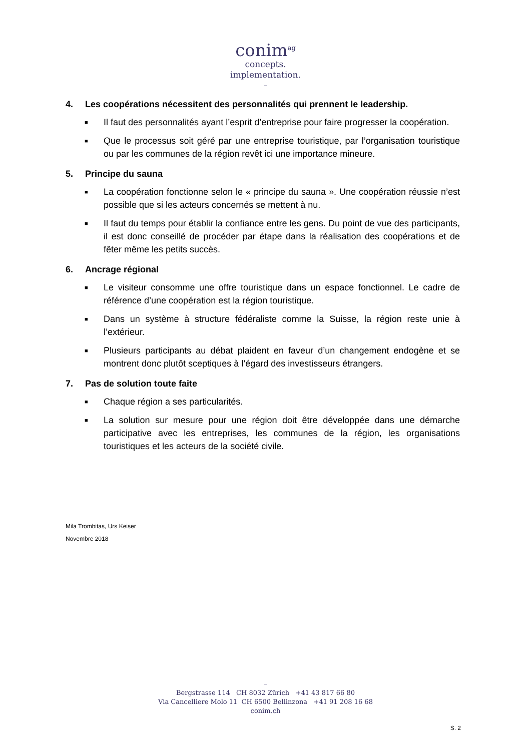conim<sup>ag</sup>
concepts.
implementation.
–
4. Les coopérations nécessitent des personnalités qui prennent le leadership.
■
Il faut des personnalités ayant l’esprit d’entreprise pour faire progresser la coopération.
■
Que le processus soit géré par une entreprise touristique, par l’organisation touristique ou par les communes de la région revêt ici une importance mineure.
5. Principe du sauna
■
La coopération fonctionne selon le « principe du sauna ». Une coopération réussie n’est possible que si les acteurs concernés se mettent à nu.
■
Il faut du temps pour établir la confiance entre les gens. Du point de vue des participants, il est donc conseillé de procéder par étape dans la réalisation des coopérations et de fêter même les petits succès.
6. Ancrage régional
■
Le visiteur consomme une offre touristique dans un espace fonctionnel. Le cadre de référence d’une coopération est la région touristique.
■
Dans un système à structure fédéraliste comme la Suisse, la région reste unie à l’extérieur.
■
Plusieurs participants au débat plaident en faveur d’un changement endogène et se montrent donc plutôt sceptiques à l’égard des investisseurs étrangers.
7. Pas de solution toute faite
■
Chaque région a ses particularités.
■
La solution sur mesure pour une région doit être développée dans une démarche participative avec les entreprises, les communes de la région, les organisations touristiques et les acteurs de la société civile.
Mila Trombitas, Urs Keiser
Novembre 2018
–
Bergstrasse 114 CH 8032 Zürich +41 43 817 66 80
Via Cancelliere Molo 11 CH 6500 Bellinzona +41 91 208 16 68
conim.ch
S. 2